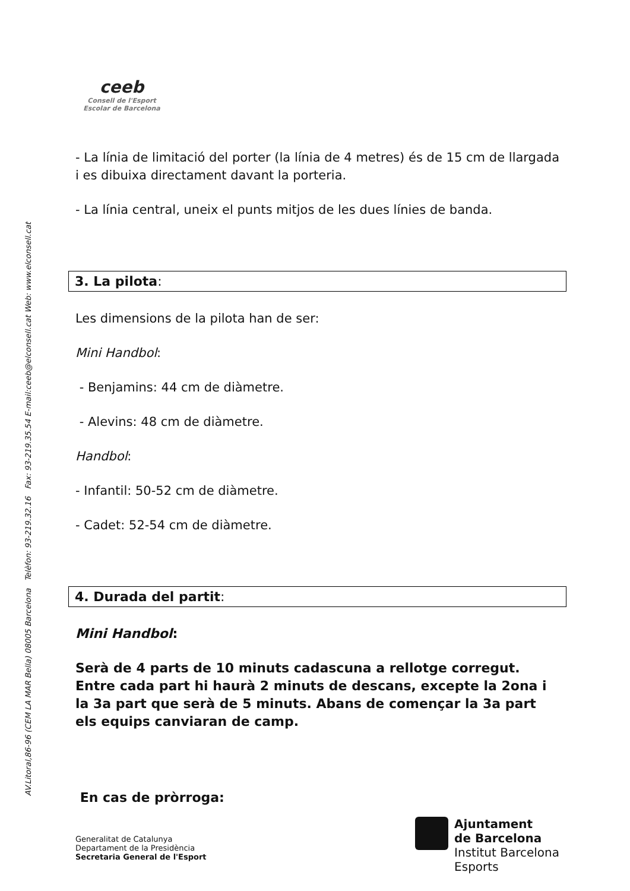AV.Litoral,86-96 (CEM LA MAR Bella) 08005 Barcelona Telèfon: 93-219.32.16 Fax: 93-219.35.54 E-mail:ceeb@elconsell.cat Web: www.elconsell.cat
ceeb
Consell de l'Esport
Escolar de Barcelona
- La línia de limitació del porter (la línia de 4 metres) és de 15 cm de llargada i es dibuixa directament davant la porteria.
- La línia central, uneix el punts mitjos de les dues línies de banda.
3. La pilota:
Les dimensions de la pilota han de ser:
Mini Handbol:
- Benjamins: 44 cm de diàmetre.
- Alevins: 48 cm de diàmetre.
Handbol:
- Infantil: 50-52 cm de diàmetre.
- Cadet: 52-54 cm de diàmetre.
4. Durada del partit:
Mini Handbol:
Serà de 4 parts de 10 minuts cadascuna a rellotge corregut. Entre cada part hi haurà 2 minuts de descans, excepte la 2ona i la 3a part que serà de 5 minuts. Abans de començar la 3a part els equips canviaran de camp.
En cas de pròrroga:
Generalitat de Catalunya
Departament de la Presidència
Secretaria General de l'Esport
Ajuntament
de Barcelona
Institut Barcelona
Esports